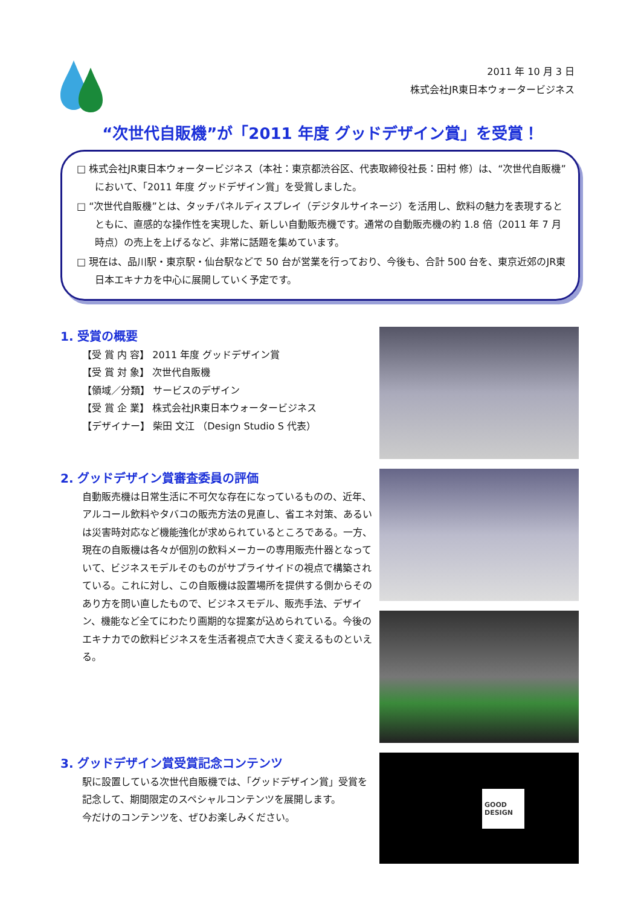2011 年 10 月 3 日
株式会社JR東日本ウォータービジネス
“次世代自販機”が「2011 年度 グッドデザイン賞」を受賞！
□ 株式会社JR東日本ウォータービジネス（本社：東京都渋谷区、代表取締役社長：田村 修）は、“次世代自販機”において、「2011 年度 グッドデザイン賞」を受賞しました。
□ “次世代自販機”とは、タッチパネルディスプレイ（デジタルサイネージ）を活用し、飲料の魅力を表現するとともに、直感的な操作性を実現した、新しい自動販売機です。通常の自動販売機の約 1.8 倍（2011 年 7 月時点）の売上を上げるなど、非常に話題を集めています。
□ 現在は、品川駅・東京駅・仙台駅などで 50 台が営業を行っており、今後も、合計 500 台を、東京近郊のJR東日本エキナカを中心に展開していく予定です。
1. 受賞の概要
【受 賞 内 容】 2011 年度 グッドデザイン賞
【受 賞 対 象】 次世代自販機
【領域／分類】 サービスのデザイン
【受 賞 企 業】 株式会社JR東日本ウォータービジネス
【デザイナー】 柴田 文江 （Design Studio S 代表）
2. グッドデザイン賞審査委員の評価
自動販売機は日常生活に不可欠な存在になっているものの、近年、アルコール飲料やタバコの販売方法の見直し、省エネ対策、あるいは災害時対応など機能強化が求められているところである。一方、現在の自販機は各々が個別の飲料メーカーの専用販売什器となっていて、ビジネスモデルそのものがサプライサイドの視点で構築されている。これに対し、この自販機は設置場所を提供する側からそのあり方を問い直したもので、ビジネスモデル、販売手法、デザイン、機能など全てにわたり画期的な提案が込められている。今後のエキナカでの飲料ビジネスを生活者視点で大きく変えるものといえる。
3. グッドデザイン賞受賞記念コンテンツ
駅に設置している次世代自販機では、「グッドデザイン賞」受賞を記念して、期間限定のスペシャルコンテンツを展開します。
今だけのコンテンツを、ぜひお楽しみください。
GOOD
DESIGN